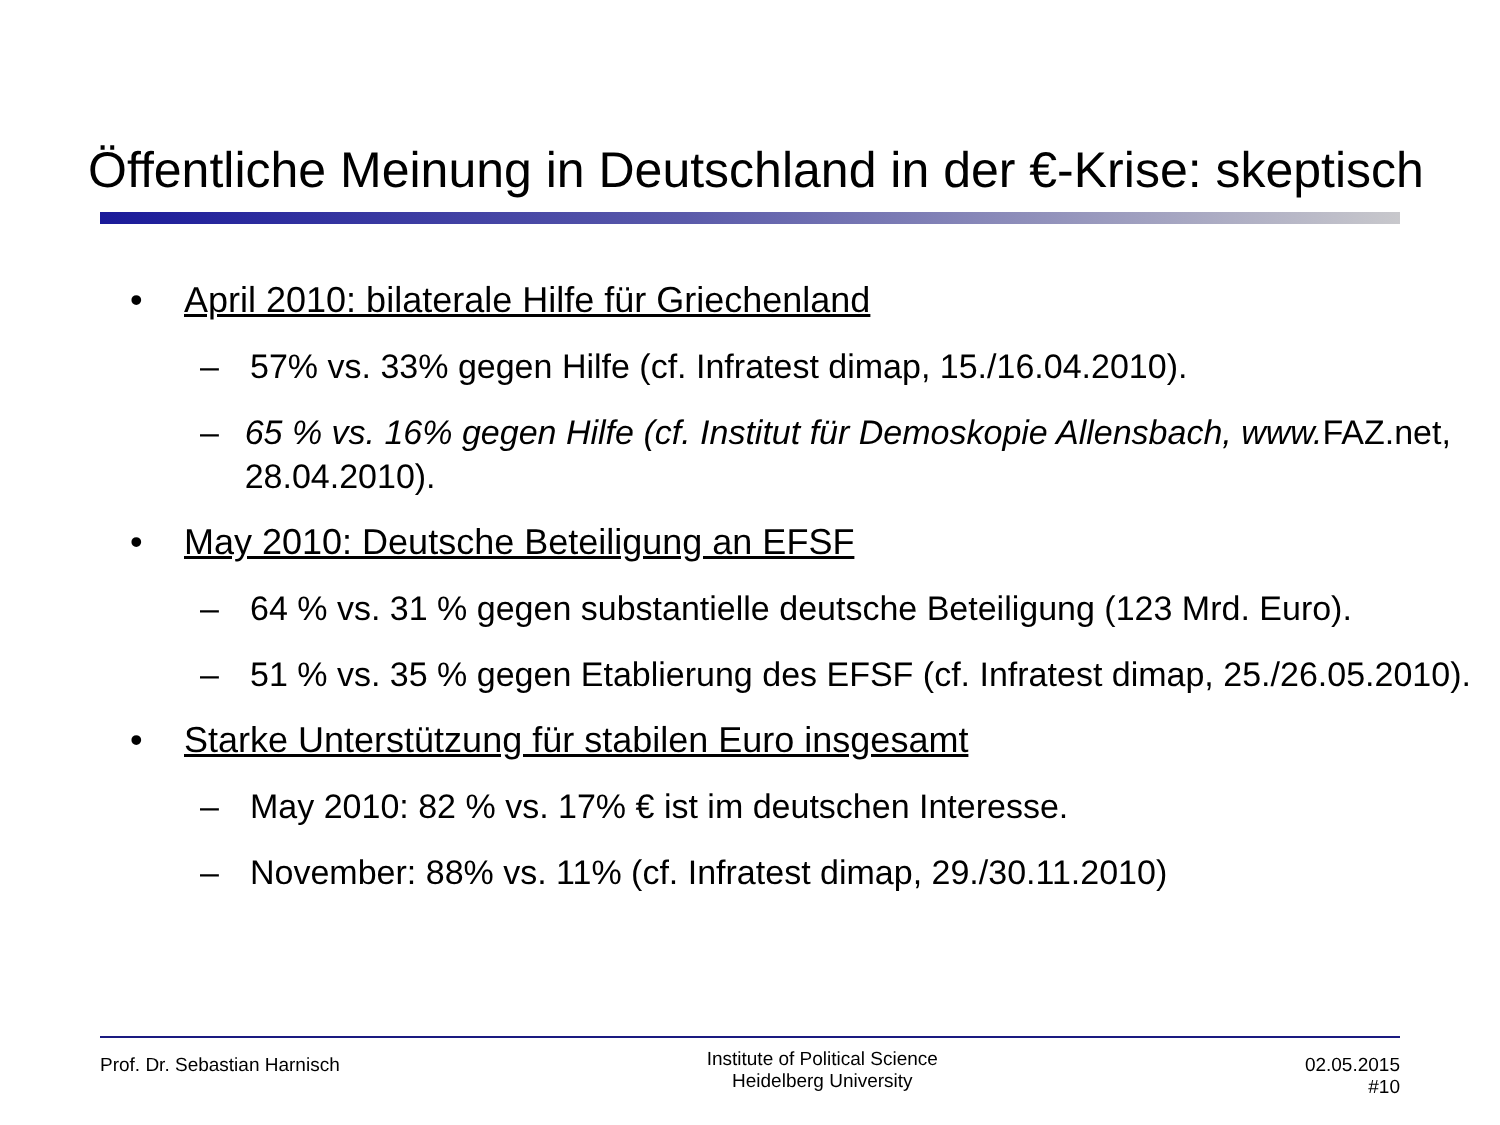Öffentliche Meinung in Deutschland in der €-Krise: skeptisch
• April 2010: bilaterale Hilfe für Griechenland
– 57% vs. 33% gegen Hilfe (cf. Infratest dimap, 15./16.04.2010).
– 65 % vs. 16% gegen Hilfe (cf. Institut für Demoskopie Allensbach, www. FAZ.net, 28.04.2010).
• May 2010: Deutsche Beteiligung an EFSF
– 64 % vs. 31 % gegen substantielle deutsche Beteiligung (123 Mrd. Euro).
– 51 % vs. 35 % gegen Etablierung des EFSF (cf. Infratest dimap, 25./26.05.2010).
• Starke Unterstützung für stabilen Euro insgesamt
– May 2010: 82 % vs. 17% € ist im deutschen Interesse.
– November: 88% vs. 11% (cf. Infratest dimap, 29./30.11.2010)
Prof. Dr. Sebastian Harnisch
Institute of Political Science
Heidelberg University
02.05.2015
#10